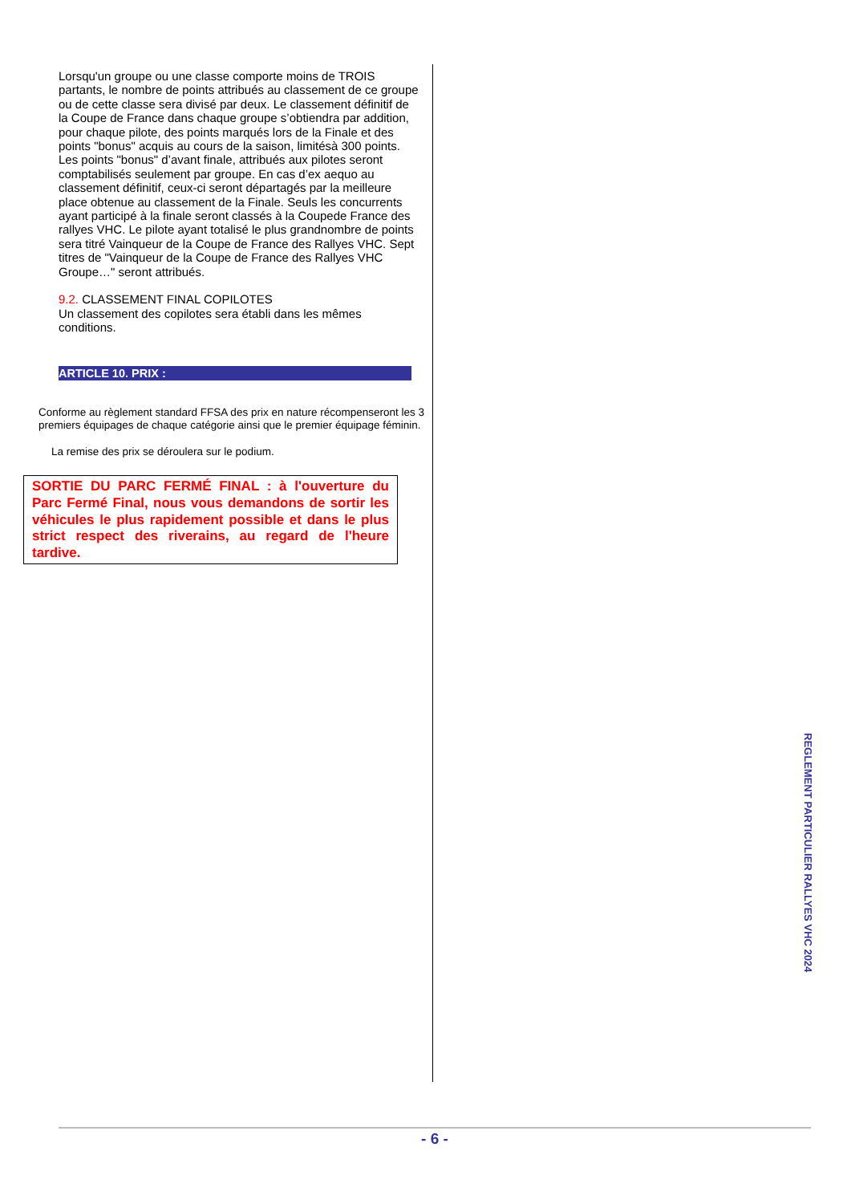Lorsqu'un groupe ou une classe comporte moins de TROIS partants, le nombre de points attribués au classement de ce groupe ou de cette classe sera divisé par deux. Le classement définitif de la Coupe de France dans chaque groupe s’obtiendra par addition, pour chaque pilote, des points marqués lors de la Finale et des points "bonus" acquis au cours de la saison, limitésà 300 points. Les points "bonus" d’avant finale, attribués aux pilotes seront comptabilisés seulement par groupe. En cas d’ex aequo au classement définitif, ceux-ci seront départagés par la meilleure place obtenue au classement de la Finale. Seuls les concurrents ayant participé à la finale seront classés à la Coupede France des rallyes VHC. Le pilote ayant totalisé le plus grandnombre de points sera titré Vainqueur de la Coupe de France des Rallyes VHC. Sept titres de "Vainqueur de la Coupe de France des Rallyes VHC Groupe…" seront attribués.
9.2. CLASSEMENT FINAL COPILOTES
Un classement des copilotes sera établi dans les mêmes conditions.
ARTICLE 10. PRIX :
Conforme au règlement standard FFSA des prix en nature récompenseront les 3 premiers équipages de chaque catégorie ainsi que le premier équipage féminin.
La remise des prix se déroulera sur le podium.
SORTIE DU PARC FERMÉ FINAL : à l'ouverture du Parc Fermé Final, nous vous demandons de sortir les véhicules le plus rapidement possible et dans le plus strict respect des riverains, au regard de l'heure tardive.
REGLEMENT PARTICULIER RALLYES VHC 2024
- 6 -